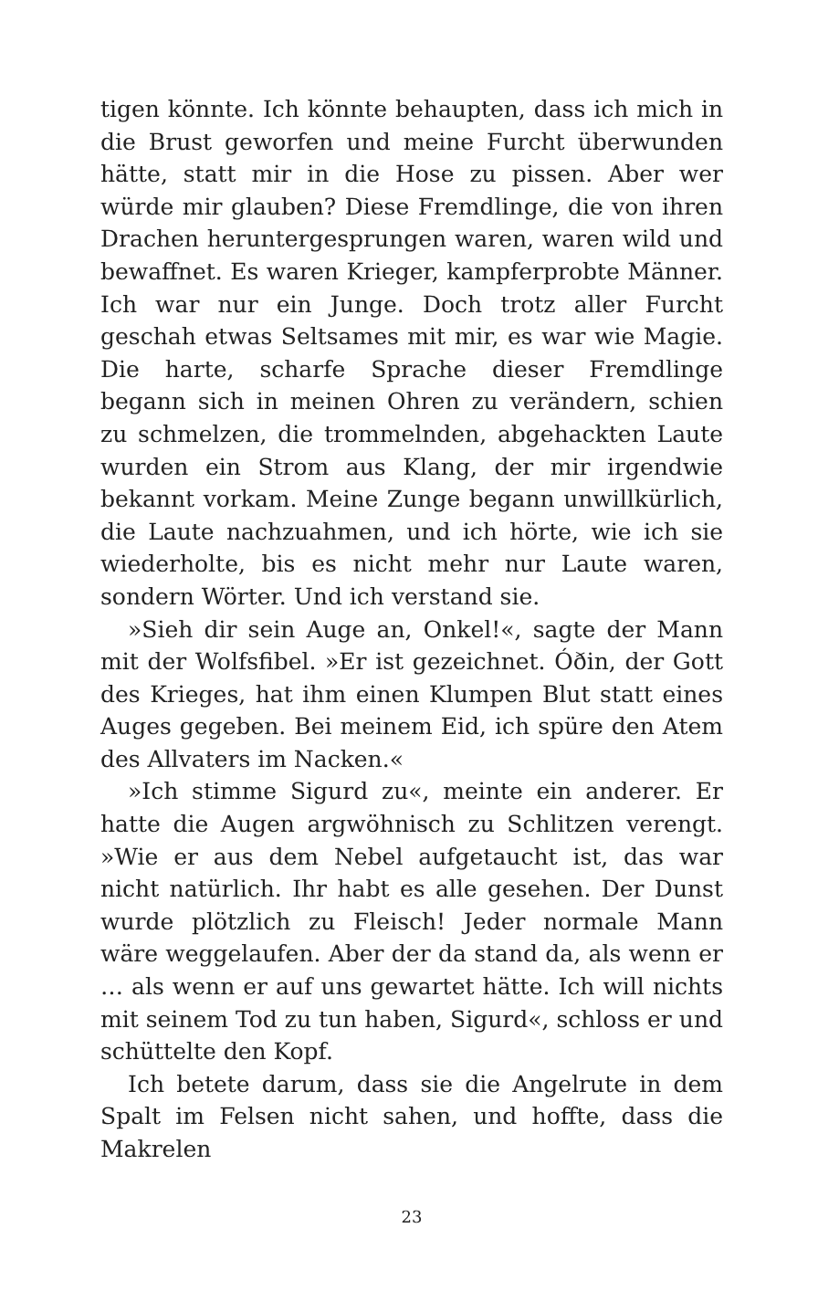tigen könnte. Ich könnte behaupten, dass ich mich in die Brust geworfen und meine Furcht überwunden hätte, statt mir in die Hose zu pissen. Aber wer würde mir glauben? Diese Fremdlinge, die von ihren Drachen heruntergesprungen waren, waren wild und bewaffnet. Es waren Krieger, kampferprobte Männer. Ich war nur ein Junge. Doch trotz aller Furcht geschah etwas Seltsames mit mir, es war wie Magie. Die harte, scharfe Sprache dieser Fremdlinge begann sich in meinen Ohren zu verändern, schien zu schmelzen, die trommelnden, abgehackten Laute wurden ein Strom aus Klang, der mir irgendwie bekannt vorkam. Meine Zunge begann unwillkürlich, die Laute nachzuahmen, und ich hörte, wie ich sie wiederholte, bis es nicht mehr nur Laute waren, sondern Wörter. Und ich verstand sie.
»Sieh dir sein Auge an, Onkel!«, sagte der Mann mit der Wolfsfibel. »Er ist gezeichnet. Óðin, der Gott des Krieges, hat ihm einen Klumpen Blut statt eines Auges gegeben. Bei meinem Eid, ich spüre den Atem des Allvaters im Nacken.«
»Ich stimme Sigurd zu«, meinte ein anderer. Er hatte die Augen argwöhnisch zu Schlitzen verengt. »Wie er aus dem Nebel aufgetaucht ist, das war nicht natürlich. Ihr habt es alle gesehen. Der Dunst wurde plötzlich zu Fleisch! Jeder normale Mann wäre weggelaufen. Aber der da stand da, als wenn er … als wenn er auf uns gewartet hätte. Ich will nichts mit seinem Tod zu tun haben, Sigurd«, schloss er und schüttelte den Kopf.
Ich betete darum, dass sie die Angelrute in dem Spalt im Felsen nicht sahen, und hoffte, dass die Makrelen
23